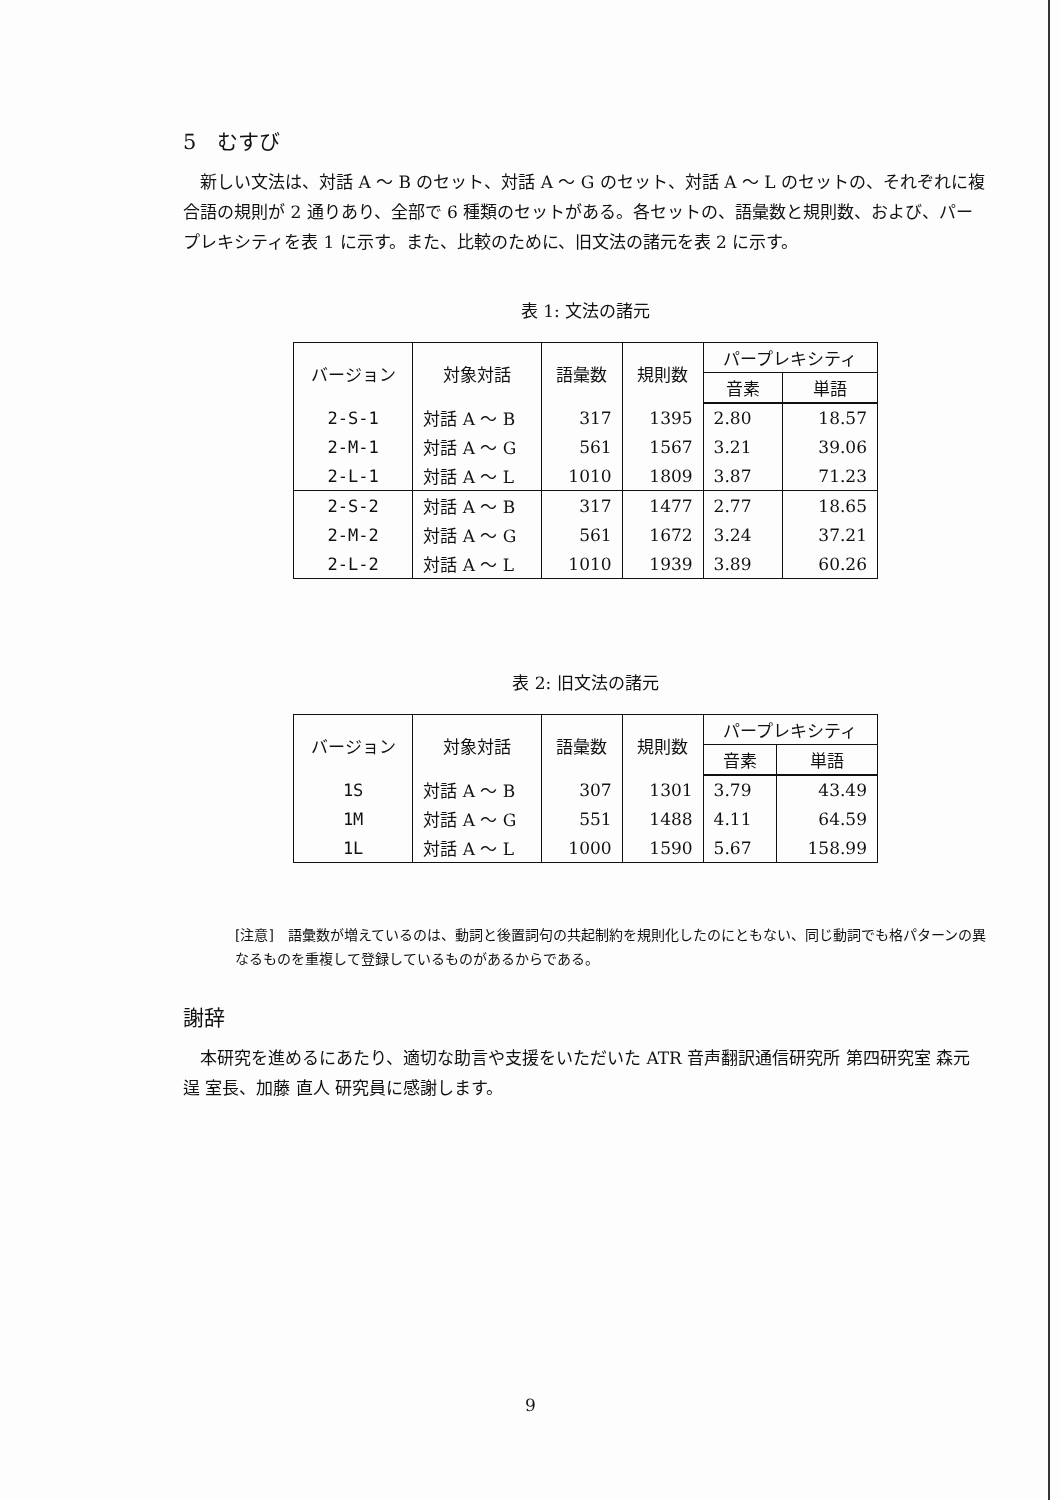5　むすび
新しい文法は、対話 A ～ B のセット、対話 A ～ G のセット、対話 A ～ L のセットの、それぞれに複合語の規則が 2 通りあり、全部で 6 種類のセットがある。各セットの、語彙数と規則数、および、パープレキシティを表 1 に示す。また、比較のために、旧文法の諸元を表 2 に示す。
表 1: 文法の諸元
| バージョン | 対象対話 | 語彙数 | 規則数 | パープレキシティ | |
| --- | --- | --- | --- | --- | --- |
| | | | | 音素 | 単語 |
| 2-S-1 | 対話 A ～ B | 317 | 1395 | 2.80 | 18.57 |
| 2-M-1 | 対話 A ～ G | 561 | 1567 | 3.21 | 39.06 |
| 2-L-1 | 対話 A ～ L | 1010 | 1809 | 3.87 | 71.23 |
| 2-S-2 | 対話 A ～ B | 317 | 1477 | 2.77 | 18.65 |
| 2-M-2 | 対話 A ～ G | 561 | 1672 | 3.24 | 37.21 |
| 2-L-2 | 対話 A ～ L | 1010 | 1939 | 3.89 | 60.26 |
表 2: 旧文法の諸元
| バージョン | 対象対話 | 語彙数 | 規則数 | パープレキシティ | |
| --- | --- | --- | --- | --- | --- |
| | | | | 音素 | 単語 |
| 1S | 対話 A ～ B | 307 | 1301 | 3.79 | 43.49 |
| 1M | 対話 A ～ G | 551 | 1488 | 4.11 | 64.59 |
| 1L | 対話 A ～ L | 1000 | 1590 | 5.67 | 158.99 |
[注意]　語彙数が増えているのは、動詞と後置詞句の共起制約を規則化したのにともない、同じ動詞でも格パターンの異なるものを重複して登録しているものがあるからである。
謝辞
本研究を進めるにあたり、適切な助言や支援をいただいた ATR 音声翻訳通信研究所 第四研究室 森元 逞 室長、加藤 直人 研究員に感謝します。
9